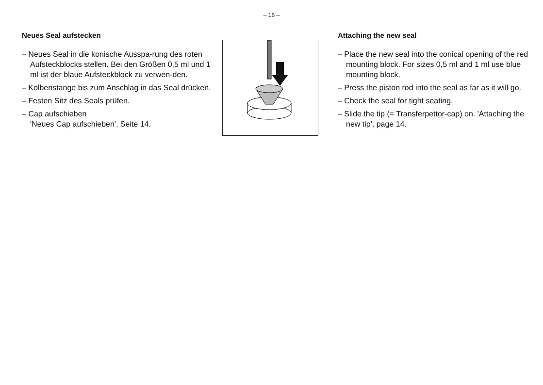– 16 –
Neues Seal aufstecken
– Neues Seal in die konische Ausspa-rung des roten Aufsteckblocks stellen. Bei den Größen 0,5 ml und 1 ml ist der blaue Aufsteckblock zu verwen-den.
– Kolbenstange bis zum Anschlag in das Seal drücken.
– Festen Sitz des Seals prüfen.
– Cap aufschieben
'Neues Cap aufschieben', Seite 14.
Attaching the new seal
– Place the new seal into the conical opening of the red mounting block. For sizes 0,5 ml and 1 ml use blue mounting block.
– Press the piston rod into the seal as far as it will go.
– Check the seal for tight seating.
– Slide the tip (= Transferpettor-cap) on. 'Attaching the new tip', page 14.